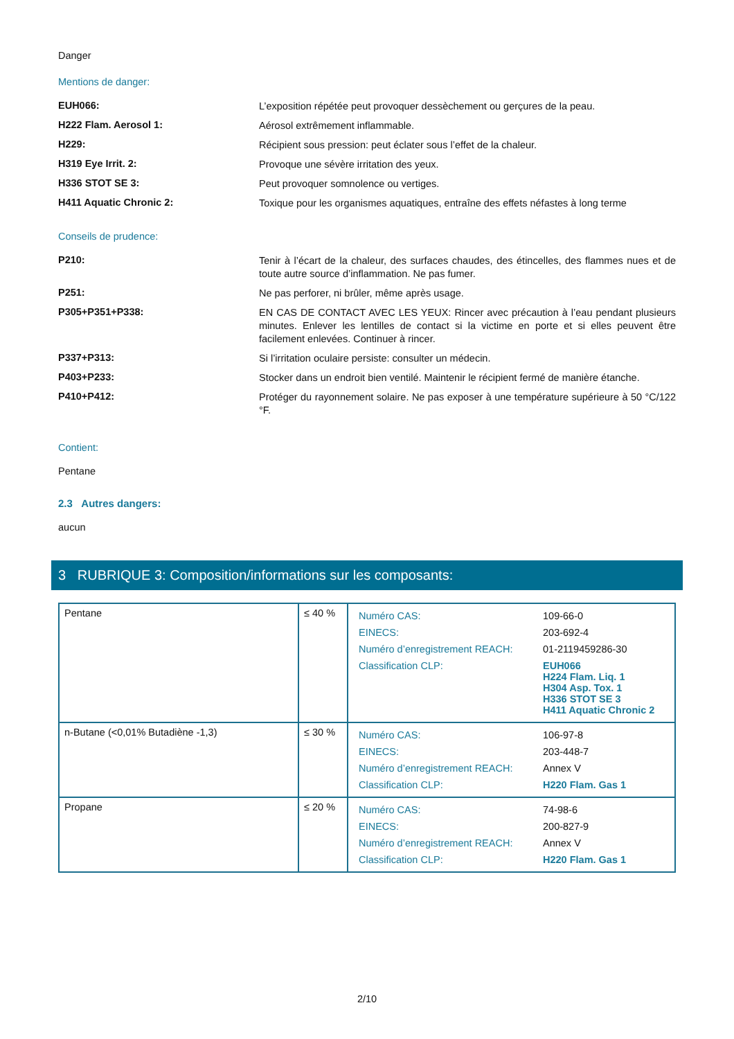Danger
Mentions de danger:
EUH066:
L’exposition répétée peut provoquer dessèchement ou gerçures de la peau.
H222 Flam. Aerosol 1:
Aérosol extrêmement inflammable.
H229:
Récipient sous pression: peut éclater sous l’effet de la chaleur.
H319 Eye Irrit. 2:
Provoque une sévère irritation des yeux.
H336 STOT SE 3:
Peut provoquer somnolence ou vertiges.
H411 Aquatic Chronic 2:
Toxique pour les organismes aquatiques, entraîne des effets néfastes à long terme
Conseils de prudence:
P210:
Tenir à l’écart de la chaleur, des surfaces chaudes, des étincelles, des flammes nues et de toute autre source d’inflammation. Ne pas fumer.
P251:
Ne pas perforer, ni brûler, même après usage.
P305+P351+P338:
EN CAS DE CONTACT AVEC LES YEUX: Rincer avec précaution à l’eau pendant plusieurs minutes. Enlever les lentilles de contact si la victime en porte et si elles peuvent être facilement enlevées. Continuer à rincer.
P337+P313:
Si l’irritation oculaire persiste: consulter un médecin.
P403+P233:
Stocker dans un endroit bien ventilé. Maintenir le récipient fermé de manière étanche.
P410+P412:
Protéger du rayonnement solaire. Ne pas exposer à une température supérieure à 50 °C/122 °F.
Contient:
Pentane
2.3 Autres dangers:
aucun
3 RUBRIQUE 3: Composition/informations sur les composants:
| Pentane | ≤ 40 % | / Numéro CAS: / 109-66-0 / / EINECS: / 203-692-4 / / Numéro d’enregistrement REACH: / 01-2119459286-30 / / Classification CLP: / EUH066 H224 Flam. Liq. 1 H304 Asp. Tox. 1 H336 STOT SE 3 H411 Aquatic Chronic 2 / |
| n-Butane (<0,01% Butadiène -1,3) | ≤ 30 % | / Numéro CAS: / 106-97-8 / / EINECS: / 203-448-7 / / Numéro d’enregistrement REACH: / Annex V / / Classification CLP: / H220 Flam. Gas 1 / |
| Propane | ≤ 20 % | / Numéro CAS: / 74-98-6 / / EINECS: / 200-827-9 / / Numéro d’enregistrement REACH: / Annex V / / Classification CLP: / H220 Flam. Gas 1 / |
2/10